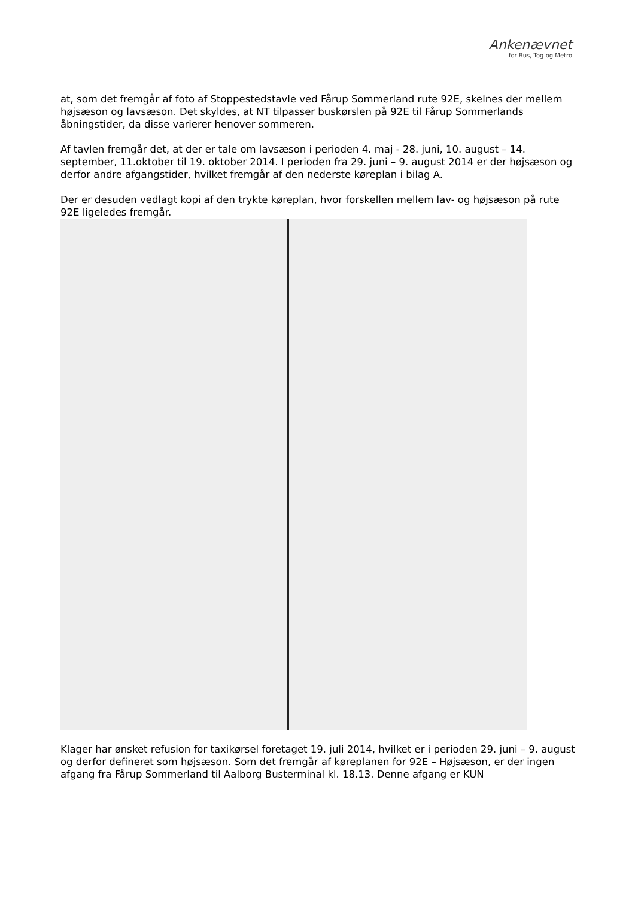Ankenævnet
for Bus, Tog og Metro
at, som det fremgår af foto af Stoppestedstavle ved Fårup Sommerland rute 92E, skelnes der mellem højsæson og lavsæson. Det skyldes, at NT tilpasser buskørslen på 92E til Fårup Sommerlands åbningstider, da disse varierer henover sommeren.
Af tavlen fremgår det, at der er tale om lavsæson i perioden 4. maj - 28. juni, 10. august – 14. september, 11.oktober til 19. oktober 2014. I perioden fra 29. juni – 9. august 2014 er der højsæson og derfor andre afgangstider, hvilket fremgår af den nederste køreplan i bilag A.
Der er desuden vedlagt kopi af den trykte køreplan, hvor forskellen mellem lav- og højsæson på rute 92E ligeledes fremgår.
Klager har ønsket refusion for taxikørsel foretaget 19. juli 2014, hvilket er i perioden 29. juni – 9. august og derfor defineret som højsæson. Som det fremgår af køreplanen for 92E – Højsæson, er der ingen afgang fra Fårup Sommerland til Aalborg Busterminal kl. 18.13. Denne afgang er KUN